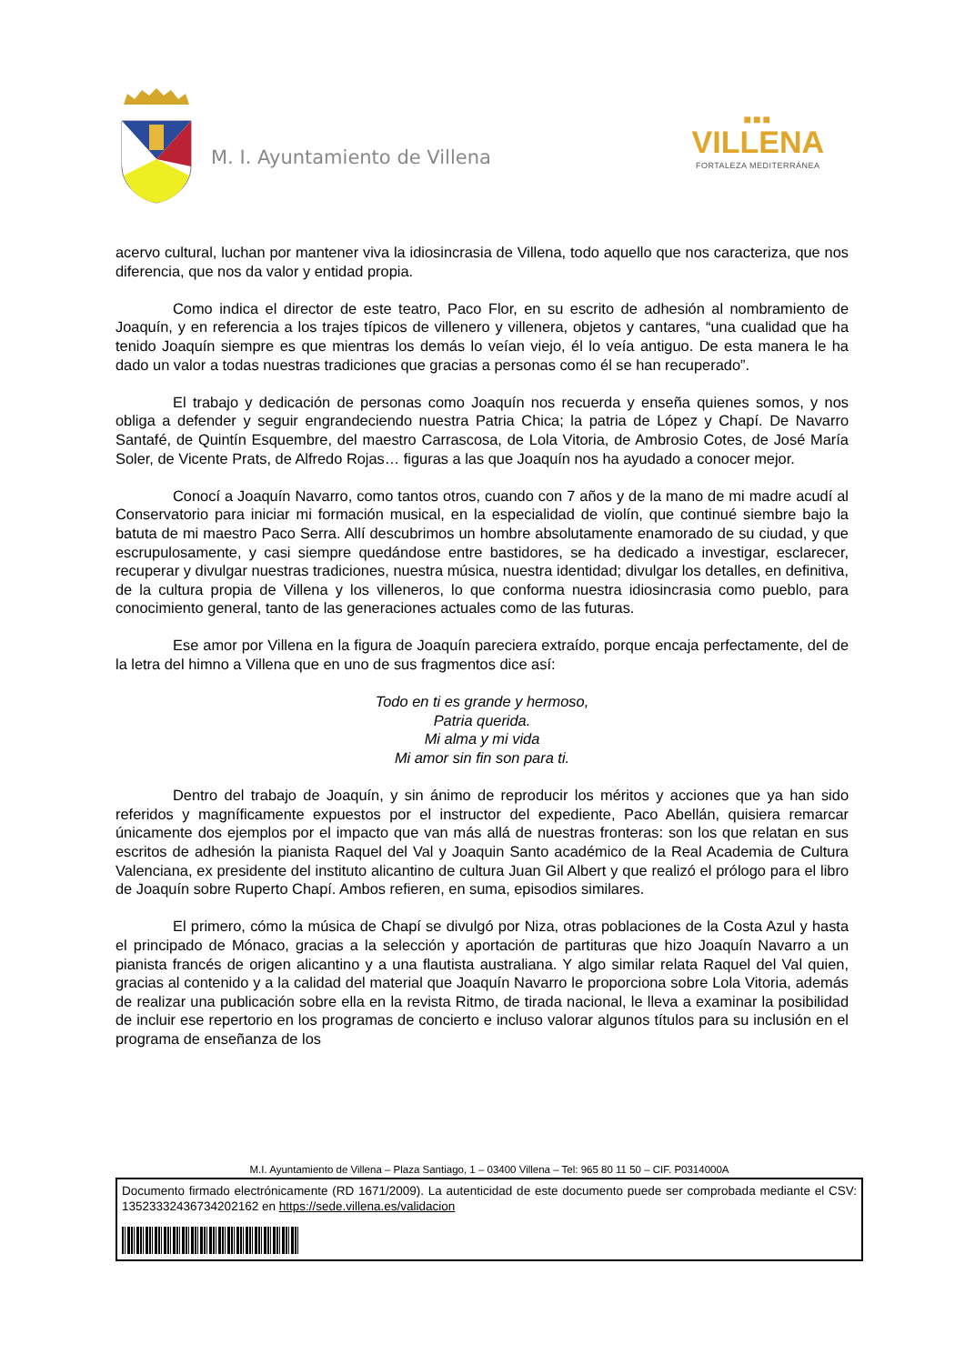M. I. Ayuntamiento de Villena
■■■
VILLENA
FORTALEZA MEDITERRÁNEA
acervo cultural, luchan por mantener viva la idiosincrasia de Villena, todo aquello que nos caracteriza, que nos diferencia, que nos da valor y entidad propia.
Como indica el director de este teatro, Paco Flor, en su escrito de adhesión al nombramiento de Joaquín, y en referencia a los trajes típicos de villenero y villenera, objetos y cantares, “una cualidad que ha tenido Joaquín siempre es que mientras los demás lo veían viejo, él lo veía antiguo. De esta manera le ha dado un valor a todas nuestras tradiciones que gracias a personas como él se han recuperado”.
El trabajo y dedicación de personas como Joaquín nos recuerda y enseña quienes somos, y nos obliga a defender y seguir engrandeciendo nuestra Patria Chica; la patria de López y Chapí. De Navarro Santafé, de Quintín Esquembre, del maestro Carrascosa, de Lola Vitoria, de Ambrosio Cotes, de José María Soler, de Vicente Prats, de Alfredo Rojas… figuras a las que Joaquín nos ha ayudado a conocer mejor.
Conocí a Joaquín Navarro, como tantos otros, cuando con 7 años y de la mano de mi madre acudí al Conservatorio para iniciar mi formación musical, en la especialidad de violín, que continué siembre bajo la batuta de mi maestro Paco Serra. Allí descubrimos un hombre absolutamente enamorado de su ciudad, y que escrupulosamente, y casi siempre quedándose entre bastidores, se ha dedicado a investigar, esclarecer, recuperar y divulgar nuestras tradiciones, nuestra música, nuestra identidad; divulgar los detalles, en definitiva, de la cultura propia de Villena y los villeneros, lo que conforma nuestra idiosincrasia como pueblo, para conocimiento general, tanto de las generaciones actuales como de las futuras.
Ese amor por Villena en la figura de Joaquín pareciera extraído, porque encaja perfectamente, del de la letra del himno a Villena que en uno de sus fragmentos dice así:
Todo en ti es grande y hermoso,
Patria querida.
Mi alma y mi vida
Mi amor sin fin son para ti.
Dentro del trabajo de Joaquín, y sin ánimo de reproducir los méritos y acciones que ya han sido referidos y magníficamente expuestos por el instructor del expediente, Paco Abellán, quisiera remarcar únicamente dos ejemplos por el impacto que van más allá de nuestras fronteras: son los que relatan en sus escritos de adhesión la pianista Raquel del Val y Joaquin Santo académico de la Real Academia de Cultura Valenciana, ex presidente del instituto alicantino de cultura Juan Gil Albert y que realizó el prólogo para el libro de Joaquín sobre Ruperto Chapí. Ambos refieren, en suma, episodios similares.
El primero, cómo la música de Chapí se divulgó por Niza, otras poblaciones de la Costa Azul y hasta el principado de Mónaco, gracias a la selección y aportación de partituras que hizo Joaquín Navarro a un pianista francés de origen alicantino y a una flautista australiana. Y algo similar relata Raquel del Val quien, gracias al contenido y a la calidad del material que Joaquín Navarro le proporciona sobre Lola Vitoria, además de realizar una publicación sobre ella en la revista Ritmo, de tirada nacional, le lleva a examinar la posibilidad de incluir ese repertorio en los programas de concierto e incluso valorar algunos títulos para su inclusión en el programa de enseñanza de los
M.I. Ayuntamiento de Villena – Plaza Santiago, 1 – 03400 Villena – Tel: 965 80 11 50 – CIF. P0314000A
Documento firmado electrónicamente (RD 1671/2009). La autenticidad de este documento puede ser comprobada mediante el CSV: 13523332436734202162 en https://sede.villena.es/validacion